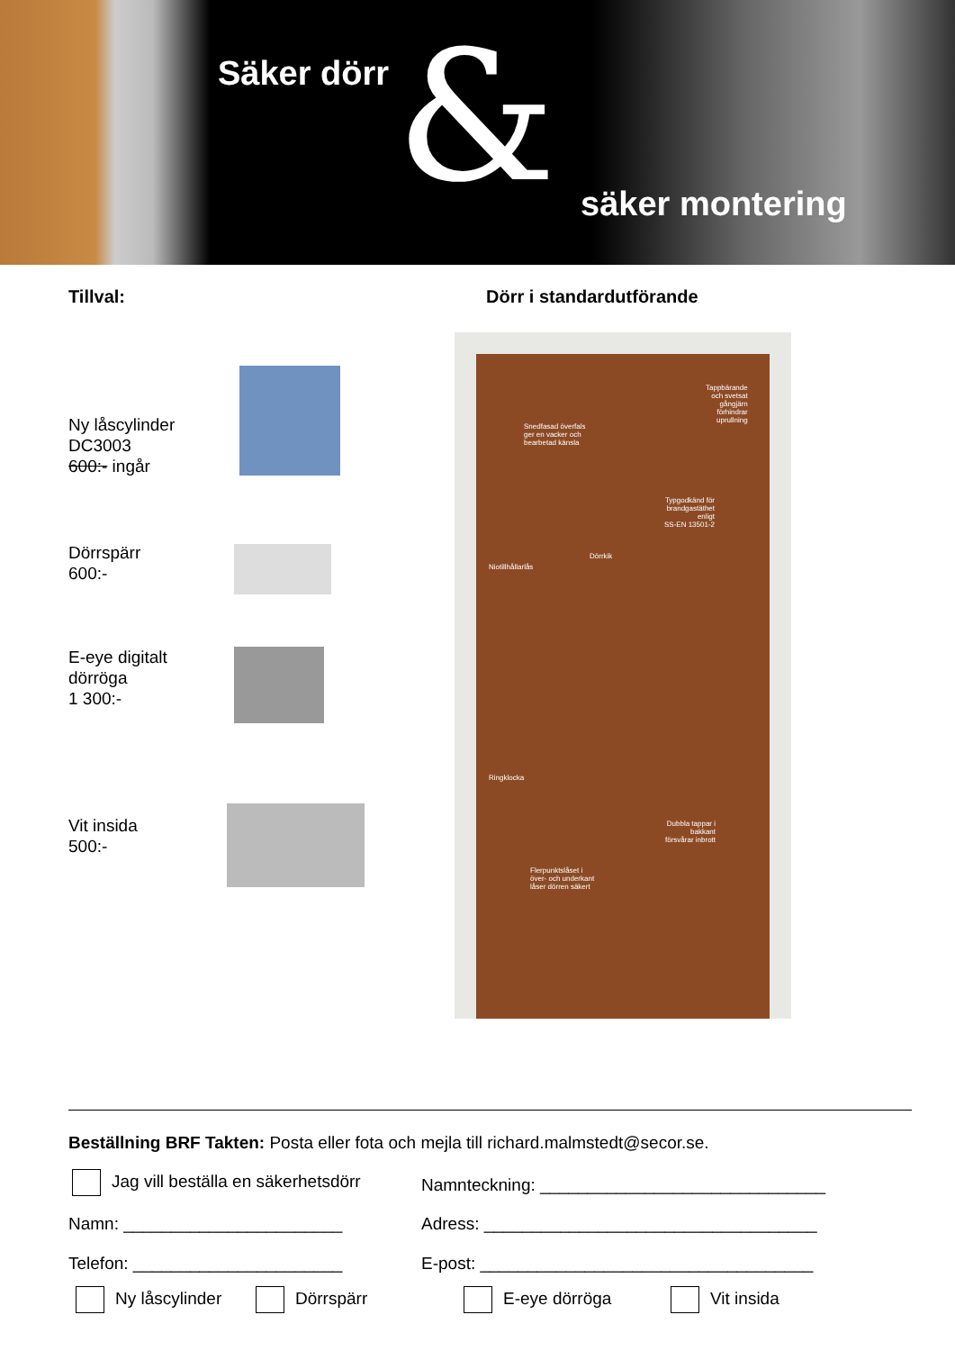Säker dörr & säker montering
Tillval: Dörr i standardutförande
Ny låscylinder
DC3003
600:- ingår
Dörrspärr
600:-
E-eye digitalt
dörröga
1 300:-
Vit insida
500:-
Tappbärande
och svetsat
gångjärn
förhindrar
uprullning Snedfasad överfals
ger en vacker och
bearbetad känsla
Typgodkänd för
brandgastäthet
enligt
SS-EN 13501-2
Dörrkik
Niotillhållarlås
Ringklocka
Dubbla tappar i
bakkant
försvårar inbrott
Flerpunktslåset i
över- och underkant
låser dörren säkert
Beställning BRF Takten: Posta eller fota och mejla till richard.malmstedt@secor.se.
Jag vill beställa en säkerhetsdörr
Namnteckning: ______________________________
Namn: _______________________
Adress: ___________________________________
Telefon: ______________________
E-post: ___________________________________
Ny låscylinder Dörrspärr E-eye dörröga Vit insida